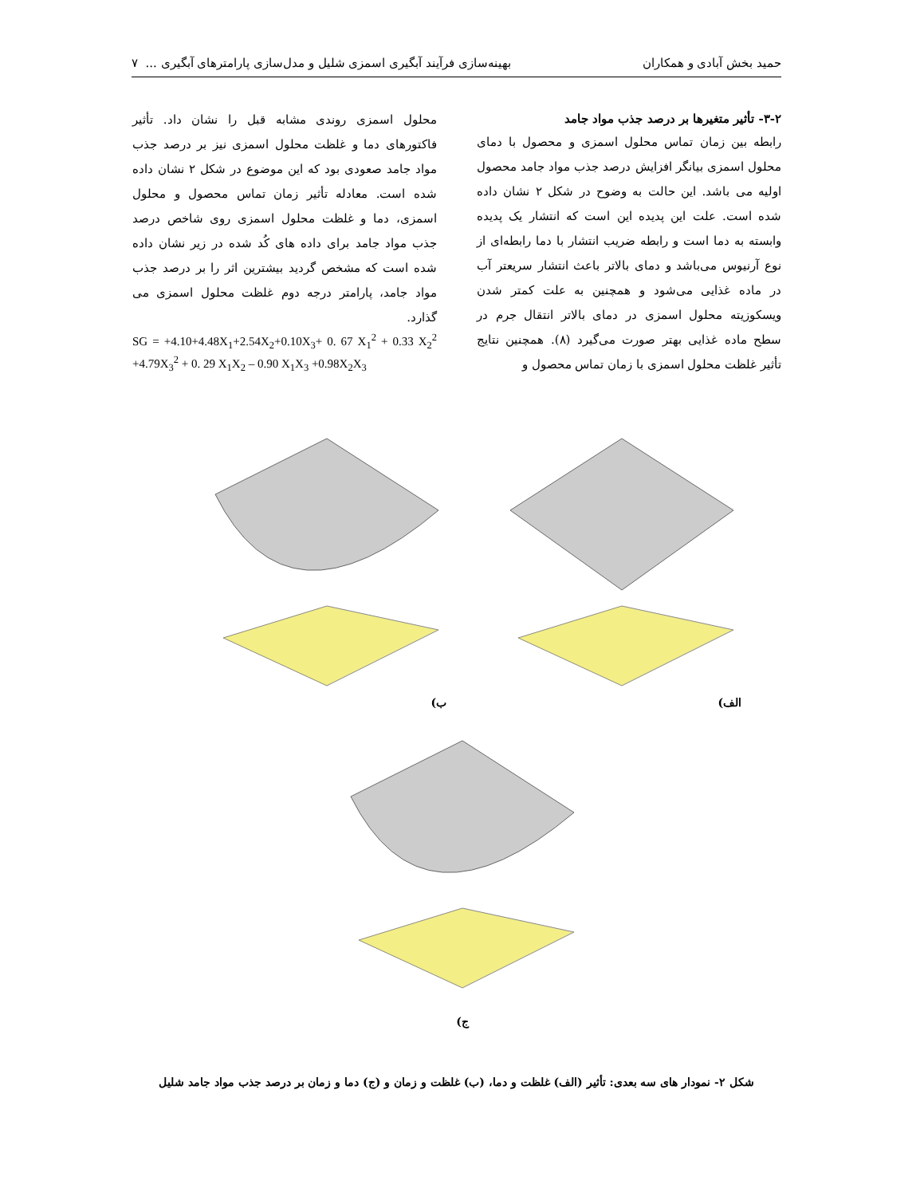حمید بخش آبادی و همکاران بهینه‌سازی فرآیند آبگیری اسمزی شلیل و مدل‌سازی پارامترهای آبگیری ... ۷
۳-۲- تأثیر متغیرها بر درصد جذب مواد جامد
رابطه بین زمان تماس محلول اسمزی و محصول با دمای محلول اسمزی بیانگر افزایش درصد جذب مواد جامد محصول اولیه می باشد. این حالت به وضوح در شکل ۲ نشان داده شده است. علت این پدیده این است که انتشار یک پدیده وابسته به دما است و رابطه ضریب انتشار با دما رابطه‌ای از نوع آرنیوس می‌باشد و دمای بالاتر باعث انتشار سریعتر آب در ماده غذایی می‌شود و همچنین به علت کمتر شدن ویسکوزیته محلول اسمزی در دمای بالاتر انتقال جرم در سطح ماده غذایی بهتر صورت می‌گیرد (۸). همچنین نتایج تأثیر غلظت محلول اسمزی با زمان تماس محصول و
محلول اسمزی روندی مشابه قبل را نشان داد. تأثیر فاکتورهای دما و غلظت محلول اسمزی نیز بر درصد جذب مواد جامد صعودی بود که این موضوع در شکل ۲ نشان داده شده است. معادله تأثیر زمان تماس محصول و محلول اسمزی، دما و غلظت محلول اسمزی روی شاخص درصد جذب مواد جامد برای داده های کُد شده در زیر نشان داده شده است که مشخص گردید بیشترین اثر را بر درصد جذب مواد جامد، پارامتر درجه دوم غلظت محلول اسمزی می گذارد.
SG = +4.10+4.48X<sub>1</sub>+2.54X<sub>2</sub>+0.10X<sub>3</sub>+ 0. 67 X<sub>1</sub><sup>2</sup> + 0.33 X<sub>2</sub><sup>2</sup> +4.79X<sub>3</sub><sup>2</sup> + 0. 29 X<sub>1</sub>X<sub>2</sub> – 0.90 X<sub>1</sub>X<sub>3</sub> +0.98X<sub>2</sub>X<sub>3</sub>
الف) ب)
ج)
شکل ۲- نمودار های سه بعدی: تأثیر (الف) غلظت و دما، (ب) غلظت و زمان و (ج) دما و زمان بر درصد جذب مواد جامد شلیل